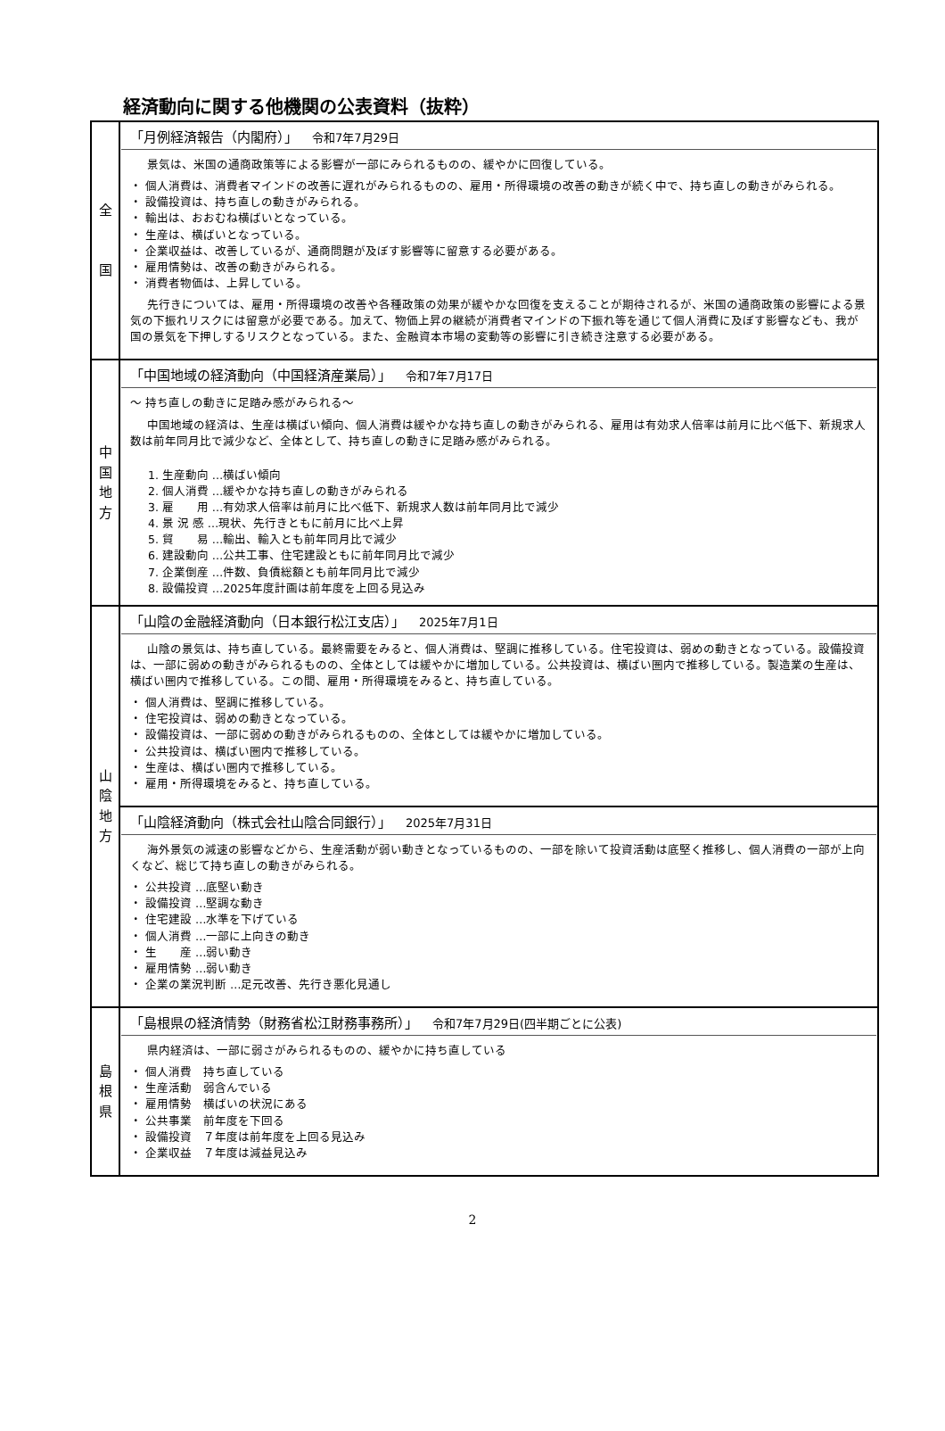経済動向に関する他機関の公表資料（抜粋）
| 全 国 | 「月例経済報告（内閣府）」 令和7年7月29日 景気は、米国の通商政策等による影響が一部にみられるものの、緩やかに回復している。 ・ 個人消費は、消費者マインドの改善に遅れがみられるものの、雇用・所得環境の改善の動きが続く中で、持ち直しの動きがみられる。 ・ 設備投資は、持ち直しの動きがみられる。 ・ 輸出は、おおむね横ばいとなっている。 ・ 生産は、横ばいとなっている。 ・ 企業収益は、改善しているが、通商問題が及ぼす影響等に留意する必要がある。 ・ 雇用情勢は、改善の動きがみられる。 ・ 消費者物価は、上昇している。 先行きについては、雇用・所得環境の改善や各種政策の効果が緩やかな回復を支えることが期待されるが、米国の通商政策の影響による景気の下振れリスクには留意が必要である。加えて、物価上昇の継続が消費者マインドの下振れ等を通じて個人消費に及ぼす影響なども、我が国の景気を下押しするリスクとなっている。また、金融資本市場の変動等の影響に引き続き注意する必要がある。 |
| 中 国 地 方 | 「中国地域の経済動向（中国経済産業局）」 令和7年7月17日 ～ 持ち直しの動きに足踏み感がみられる～ 中国地域の経済は、生産は横ばい傾向、個人消費は緩やかな持ち直しの動きがみられる、雇用は有効求人倍率は前月に比べ低下、新規求人数は前年同月比で減少など、全体として、持ち直しの動きに足踏み感がみられる。 1. 生産動向 …横ばい傾向 2. 個人消費 …緩やかな持ち直しの動きがみられる 3. 雇 用 …有効求人倍率は前月に比べ低下、新規求人数は前年同月比で減少 4. 景 況 感 …現状、先行きともに前月に比べ上昇 5. 貿 易 …輸出、輸入とも前年同月比で減少 6. 建設動向 …公共工事、住宅建設ともに前年同月比で減少 7. 企業倒産 …件数、負債総額とも前年同月比で減少 8. 設備投資 …2025年度計画は前年度を上回る見込み |
| 山 陰 地 方 | 「山陰の金融経済動向（日本銀行松江支店）」 2025年7月1日 山陰の景気は、持ち直している。最終需要をみると、個人消費は、堅調に推移している。住宅投資は、弱めの動きとなっている。設備投資は、一部に弱めの動きがみられるものの、全体としては緩やかに増加している。公共投資は、横ばい圏内で推移している。製造業の生産は、横ばい圏内で推移している。この間、雇用・所得環境をみると、持ち直している。 ・ 個人消費は、堅調に推移している。 ・ 住宅投資は、弱めの動きとなっている。 ・ 設備投資は、一部に弱めの動きがみられるものの、全体としては緩やかに増加している。 ・ 公共投資は、横ばい圏内で推移している。 ・ 生産は、横ばい圏内で推移している。 ・ 雇用・所得環境をみると、持ち直している。 |
| | 「山陰経済動向（株式会社山陰合同銀行）」 2025年7月31日 海外景気の減速の影響などから、生産活動が弱い動きとなっているものの、一部を除いて投資活動は底堅く推移し、個人消費の一部が上向くなど、総じて持ち直しの動きがみられる。 ・ 公共投資 …底堅い動き ・ 設備投資 …堅調な動き ・ 住宅建設 …水準を下げている ・ 個人消費 …一部に上向きの動き ・ 生 産 …弱い動き ・ 雇用情勢 …弱い動き ・ 企業の業況判断 …足元改善、先行き悪化見通し |
| 島 根 県 | 「島根県の経済情勢（財務省松江財務事務所）」 令和7年7月29日(四半期ごとに公表) 県内経済は、一部に弱さがみられるものの、緩やかに持ち直している ・ 個人消費 持ち直している ・ 生産活動 弱含んでいる ・ 雇用情勢 横ばいの状況にある ・ 公共事業 前年度を下回る ・ 設備投資 ７年度は前年度を上回る見込み ・ 企業収益 ７年度は減益見込み |
2